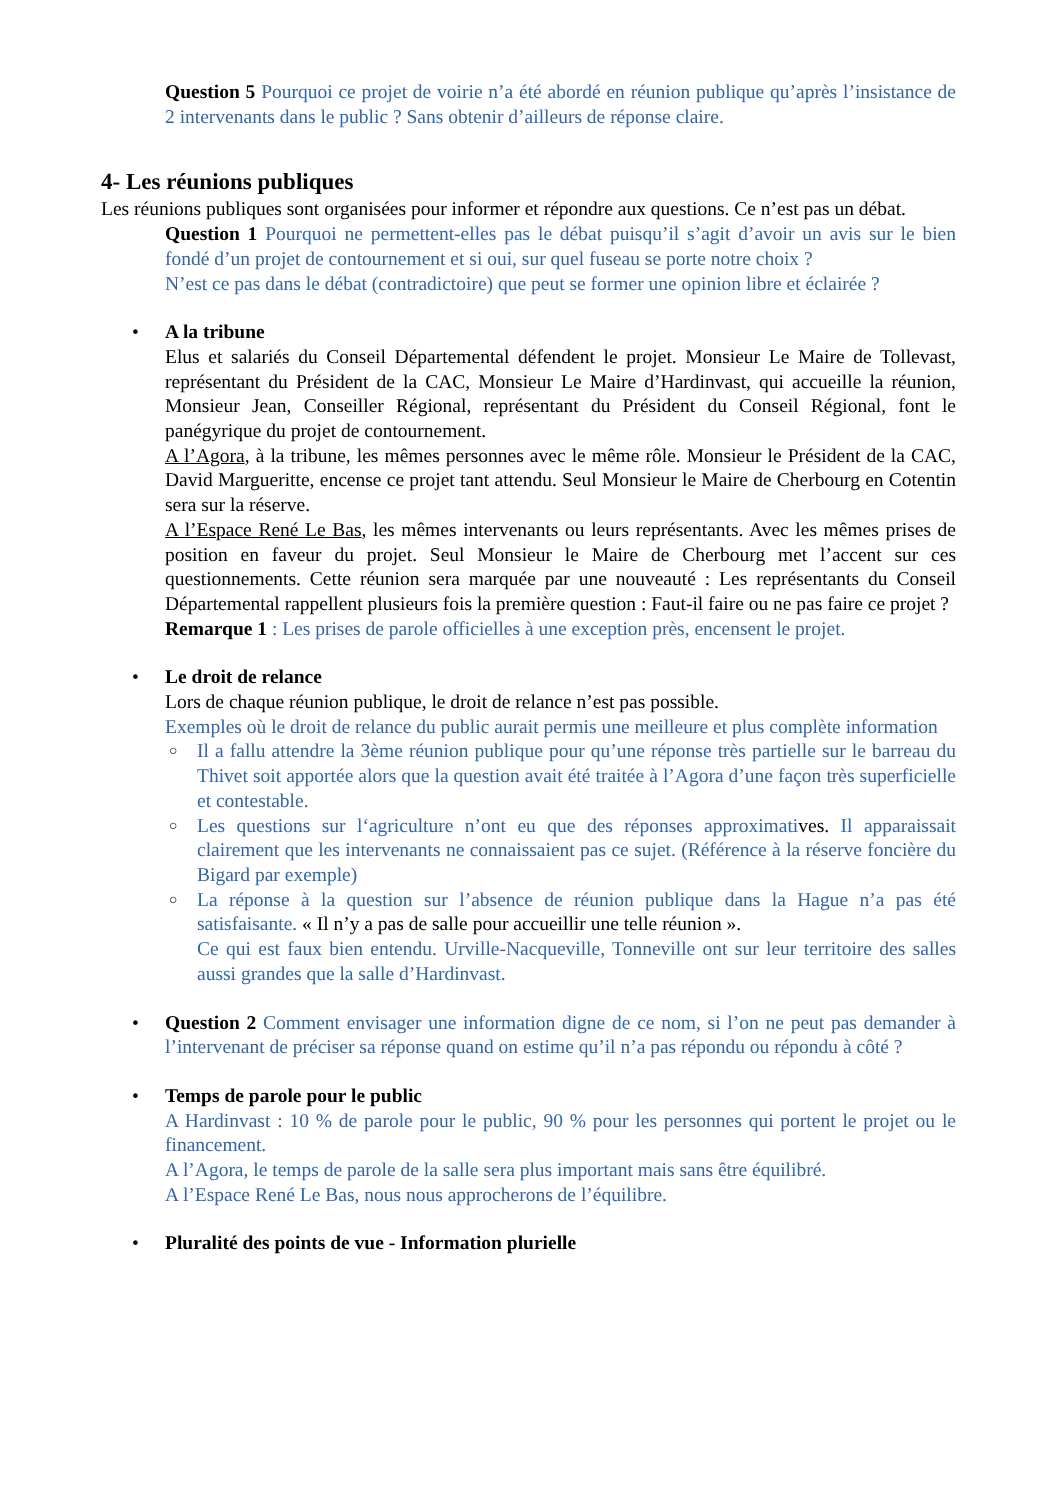Question 5 Pourquoi ce projet de voirie n’a été abordé en réunion publique qu’après l’insistance de 2 intervenants dans le public ? Sans obtenir d’ailleurs de réponse claire.
4- Les réunions publiques
Les réunions publiques sont organisées pour informer et répondre aux questions. Ce n’est pas un débat.
Question 1 Pourquoi ne permettent-elles pas le débat puisqu’il s’agit d’avoir un avis sur le bien fondé d’un projet de contournement et si oui, sur quel fuseau se porte notre choix ?
N’est ce pas dans le débat (contradictoire) que peut se former une opinion libre et éclairée ?
• A la tribune
Elus et salariés du Conseil Départemental défendent le projet. Monsieur Le Maire de Tollevast, représentant du Président de la CAC, Monsieur Le Maire d’Hardinvast, qui accueille la réunion, Monsieur Jean, Conseiller Régional, représentant du Président du Conseil Régional, font le panégyrique du projet de contournement.
A l’Agora, à la tribune, les mêmes personnes avec le même rôle. Monsieur le Président de la CAC, David Margueritte, encense ce projet tant attendu. Seul Monsieur le Maire de Cherbourg en Cotentin sera sur la réserve.
A l’Espace René Le Bas, les mêmes intervenants ou leurs représentants. Avec les mêmes prises de position en faveur du projet. Seul Monsieur le Maire de Cherbourg met l’accent sur ces questionnements. Cette réunion sera marquée par une nouveauté : Les représentants du Conseil Départemental rappellent plusieurs fois la première question : Faut-il faire ou ne pas faire ce projet ?
Remarque 1 : Les prises de parole officielles à une exception près, encensent le projet.
• Le droit de relance
Lors de chaque réunion publique, le droit de relance n’est pas possible.
Exemples où le droit de relance du public aurait permis une meilleure et plus complète information
○
Il a fallu attendre la 3ème réunion publique pour qu’une réponse très partielle sur le barreau du Thivet soit apportée alors que la question avait été traitée à l’Agora d’une façon très superficielle et contestable.
○
Les questions sur l‘agriculture n’ont eu que des réponses approximatives. Il apparaissait clairement que les intervenants ne connaissaient pas ce sujet. (Référence à la réserve foncière du Bigard par exemple)
○
La réponse à la question sur l’absence de réunion publique dans la Hague n’a pas été satisfaisante. « Il n’y a pas de salle pour accueillir une telle réunion ».
Ce qui est faux bien entendu. Urville-Nacqueville, Tonneville ont sur leur territoire des salles aussi grandes que la salle d’Hardinvast.
•
Question 2 Comment envisager une information digne de ce nom, si l’on ne peut pas demander à l’intervenant de préciser sa réponse quand on estime qu’il n’a pas répondu ou répondu à côté ?
• Temps de parole pour le public
A Hardinvast : 10 % de parole pour le public, 90 % pour les personnes qui portent le projet ou le financement.
A l’Agora, le temps de parole de la salle sera plus important mais sans être équilibré.
A l’Espace René Le Bas, nous nous approcherons de l’équilibre.
• Pluralité des points de vue - Information plurielle